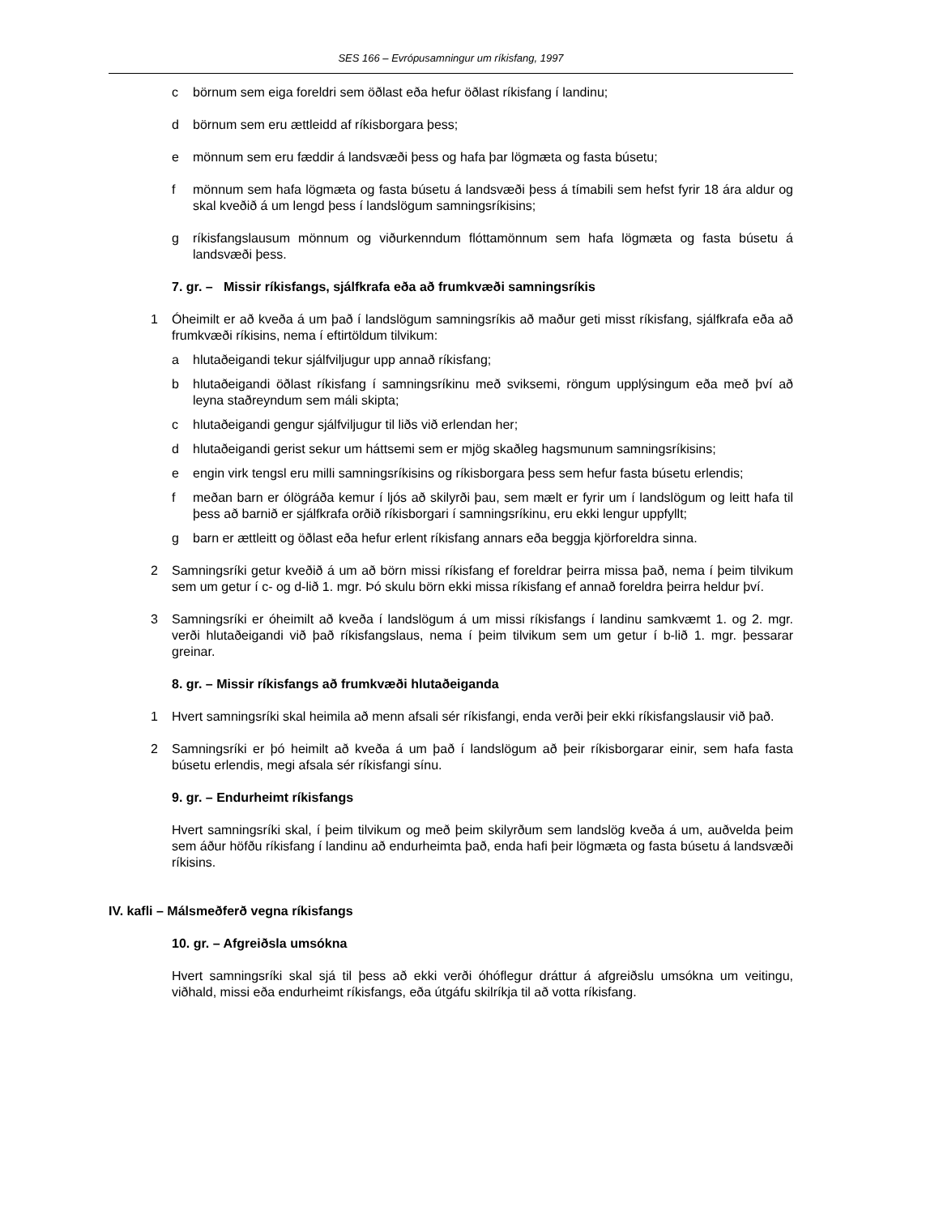SES 166 – Evrópusamningur um ríkisfang, 1997
c börnum sem eiga foreldri sem öðlast eða hefur öðlast ríkisfang í landinu;
d börnum sem eru ættleidd af ríkisborgara þess;
e mönnum sem eru fæddir á landsvæði þess og hafa þar lögmæta og fasta búsetu;
f mönnum sem hafa lögmæta og fasta búsetu á landsvæði þess á tímabili sem hefst fyrir 18 ára aldur og skal kveðið á um lengd þess í landslögum samningsríkisins;
g ríkisfangslausum mönnum og viðurkenndum flóttamönnum sem hafa lögmæta og fasta búsetu á landsvæði þess.
7. gr. – Missir ríkisfangs, sjálfkrafa eða að frumkvæði samningsríkis
1 Óheimilt er að kveða á um það í landslögum samningsríkis að maður geti misst ríkisfang, sjálfkrafa eða að frumkvæði ríkisins, nema í eftirtöldum tilvikum:
a hlutaðeigandi tekur sjálfviljugur upp annað ríkisfang;
b hlutaðeigandi öðlast ríkisfang í samningsríkinu með sviksemi, röngum upplýsingum eða með því að leyna staðreyndum sem máli skipta;
c hlutaðeigandi gengur sjálfviljugur til liðs við erlendan her;
d hlutaðeigandi gerist sekur um háttsemi sem er mjög skaðleg hagsmunum samningsríkisins;
e engin virk tengsl eru milli samningsríkisins og ríkisborgara þess sem hefur fasta búsetu erlendis;
f meðan barn er ólögráða kemur í ljós að skilyrði þau, sem mælt er fyrir um í landslögum og leitt hafa til þess að barnið er sjálfkrafa orðið ríkisborgari í samningsríkinu, eru ekki lengur uppfyllt;
g barn er ættleitt og öðlast eða hefur erlent ríkisfang annars eða beggja kjörforeldra sinna.
2 Samningsríki getur kveðið á um að börn missi ríkisfang ef foreldrar þeirra missa það, nema í þeim tilvikum sem um getur í c- og d-lið 1. mgr. Þó skulu börn ekki missa ríkisfang ef annað foreldra þeirra heldur því.
3 Samningsríki er óheimilt að kveða í landslögum á um missi ríkisfangs í landinu samkvæmt 1. og 2. mgr. verði hlutaðeigandi við það ríkisfangslaus, nema í þeim tilvikum sem um getur í b-lið 1. mgr. þessarar greinar.
8. gr. – Missir ríkisfangs að frumkvæði hlutaðeiganda
1 Hvert samningsríki skal heimila að menn afsali sér ríkisfangi, enda verði þeir ekki ríkisfangslausir við það.
2 Samningsríki er þó heimilt að kveða á um það í landslögum að þeir ríkisborgarar einir, sem hafa fasta búsetu erlendis, megi afsala sér ríkisfangi sínu.
9. gr. – Endurheimt ríkisfangs
Hvert samningsríki skal, í þeim tilvikum og með þeim skilyrðum sem landslög kveða á um, auðvelda þeim sem áður höfðu ríkisfang í landinu að endurheimta það, enda hafi þeir lögmæta og fasta búsetu á landsvæði ríkisins.
IV. kafli – Málsmeðferð vegna ríkisfangs
10. gr. – Afgreiðsla umsókna
Hvert samningsríki skal sjá til þess að ekki verði óhóflegur dráttur á afgreiðslu umsókna um veitingu, viðhald, missi eða endurheimt ríkisfangs, eða útgáfu skilríkja til að votta ríkisfang.